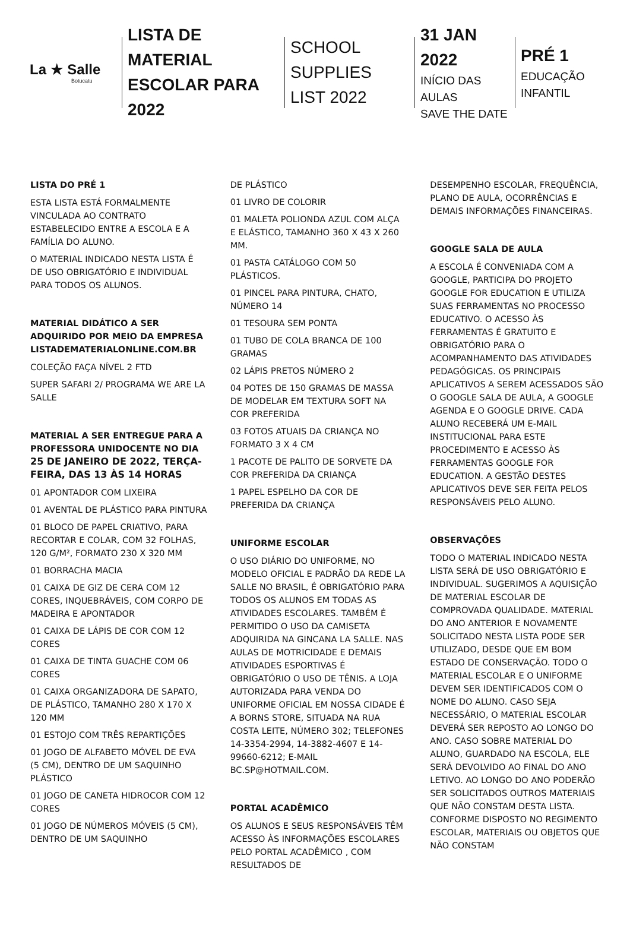La ★ Salle
Botucatu
LISTA DE MATERIAL
ESCOLAR PARA 2022
SCHOOL SUPPLIES
LIST 2022
31 JAN 2022
INÍCIO DAS AULAS
SAVE THE DATE
PRÉ 1
EDUCAÇÃO
INFANTIL
LISTA DO PRÉ 1
ESTA LISTA ESTÁ FORMALMENTE VINCULADA AO CONTRATO ESTABELECIDO ENTRE A ESCOLA E A FAMÍLIA DO ALUNO.
O MATERIAL INDICADO NESTA LISTA É DE USO OBRIGATÓRIO E INDIVIDUAL PARA TODOS OS ALUNOS.
MATERIAL DIDÁTICO A SER ADQUIRIDO POR MEIO DA EMPRESA LISTADEMATERIALONLINE.COM.BR
COLEÇÃO FAÇA NÍVEL 2 FTD
SUPER SAFARI 2/ PROGRAMA WE ARE LA SALLE
MATERIAL A SER ENTREGUE PARA A PROFESSORA UNIDOCENTE NO DIA 25 DE JANEIRO DE 2022, TERÇA-FEIRA, DAS 13 ÀS 14 HORAS
01 APONTADOR COM LIXEIRA
01 AVENTAL DE PLÁSTICO PARA PINTURA
01 BLOCO DE PAPEL CRIATIVO, PARA RECORTAR E COLAR, COM 32 FOLHAS, 120 G/M², FORMATO 230 X 320 MM
01 BORRACHA MACIA
01 CAIXA DE GIZ DE CERA COM 12 CORES, INQUEBRÁVEIS, COM CORPO DE MADEIRA E APONTADOR
01 CAIXA DE LÁPIS DE COR COM 12 CORES
01 CAIXA DE TINTA GUACHE COM 06 CORES
01 CAIXA ORGANIZADORA DE SAPATO, DE PLÁSTICO, TAMANHO 280 X 170 X 120 MM
01 ESTOJO COM TRÊS REPARTIÇÕES
01 JOGO DE ALFABETO MÓVEL DE EVA (5 CM), DENTRO DE UM SAQUINHO PLÁSTICO
01 JOGO DE CANETA HIDROCOR COM 12 CORES
01 JOGO DE NÚMEROS MÓVEIS (5 CM), DENTRO DE UM SAQUINHO
DE PLÁSTICO
01 LIVRO DE COLORIR
01 MALETA POLIONDA AZUL COM ALÇA E ELÁSTICO, TAMANHO 360 X 43 X 260 MM.
01 PASTA CATÁLOGO COM 50 PLÁSTICOS.
01 PINCEL PARA PINTURA, CHATO, NÚMERO 14
01 TESOURA SEM PONTA
01 TUBO DE COLA BRANCA DE 100 GRAMAS
02 LÁPIS PRETOS NÚMERO 2
04 POTES DE 150 GRAMAS DE MASSA DE MODELAR EM TEXTURA SOFT NA COR PREFERIDA
03 FOTOS ATUAIS DA CRIANÇA NO FORMATO 3 X 4 CM
1 PACOTE DE PALITO DE SORVETE DA COR PREFERIDA DA CRIANÇA
1 PAPEL ESPELHO DA COR DE PREFERIDA DA CRIANÇA
UNIFORME ESCOLAR
O USO DIÁRIO DO UNIFORME, NO MODELO OFICIAL E PADRÃO DA REDE LA SALLE NO BRASIL, É OBRIGATÓRIO PARA TODOS OS ALUNOS EM TODAS AS ATIVIDADES ESCOLARES. TAMBÉM É PERMITIDO O USO DA CAMISETA ADQUIRIDA NA GINCANA LA SALLE. NAS AULAS DE MOTRICIDADE E DEMAIS ATIVIDADES ESPORTIVAS É OBRIGATÓRIO O USO DE TÊNIS. A LOJA AUTORIZADA PARA VENDA DO UNIFORME OFICIAL EM NOSSA CIDADE É A BORNS STORE, SITUADA NA RUA COSTA LEITE, NÚMERO 302; TELEFONES 14-3354-2994, 14-3882-4607 E 14-99660-6212; E-MAIL BC.SP@HOTMAIL.COM.
PORTAL ACADÊMICO
OS ALUNOS E SEUS RESPONSÁVEIS TÊM ACESSO ÀS INFORMAÇÕES ESCOLARES PELO PORTAL ACADÊMICO , COM RESULTADOS DE
DESEMPENHO ESCOLAR, FREQUÊNCIA, PLANO DE AULA, OCORRÊNCIAS E DEMAIS INFORMAÇÕES FINANCEIRAS.
GOOGLE SALA DE AULA
A ESCOLA É CONVENIADA COM A GOOGLE, PARTICIPA DO PROJETO GOOGLE FOR EDUCATION E UTILIZA SUAS FERRAMENTAS NO PROCESSO EDUCATIVO. O ACESSO ÀS FERRAMENTAS É GRATUITO E OBRIGATÓRIO PARA O ACOMPANHAMENTO DAS ATIVIDADES PEDAGÓGICAS. OS PRINCIPAIS APLICATIVOS A SEREM ACESSADOS SÃO O GOOGLE SALA DE AULA, A GOOGLE AGENDA E O GOOGLE DRIVE. CADA ALUNO RECEBERÁ UM E-MAIL INSTITUCIONAL PARA ESTE PROCEDIMENTO E ACESSO ÀS FERRAMENTAS GOOGLE FOR EDUCATION. A GESTÃO DESTES APLICATIVOS DEVE SER FEITA PELOS RESPONSÁVEIS PELO ALUNO.
OBSERVAÇÕES
TODO O MATERIAL INDICADO NESTA LISTA SERÁ DE USO OBRIGATÓRIO E INDIVIDUAL. SUGERIMOS A AQUISIÇÃO DE MATERIAL ESCOLAR DE COMPROVADA QUALIDADE. MATERIAL DO ANO ANTERIOR E NOVAMENTE SOLICITADO NESTA LISTA PODE SER UTILIZADO, DESDE QUE EM BOM ESTADO DE CONSERVAÇÃO. TODO O MATERIAL ESCOLAR E O UNIFORME DEVEM SER IDENTIFICADOS COM O NOME DO ALUNO. CASO SEJA NECESSÁRIO, O MATERIAL ESCOLAR DEVERÁ SER REPOSTO AO LONGO DO ANO. CASO SOBRE MATERIAL DO ALUNO, GUARDADO NA ESCOLA, ELE SERÁ DEVOLVIDO AO FINAL DO ANO LETIVO. AO LONGO DO ANO PODERÃO SER SOLICITADOS OUTROS MATERIAIS QUE NÃO CONSTAM DESTA LISTA. CONFORME DISPOSTO NO REGIMENTO ESCOLAR, MATERIAIS OU OBJETOS QUE NÃO CONSTAM